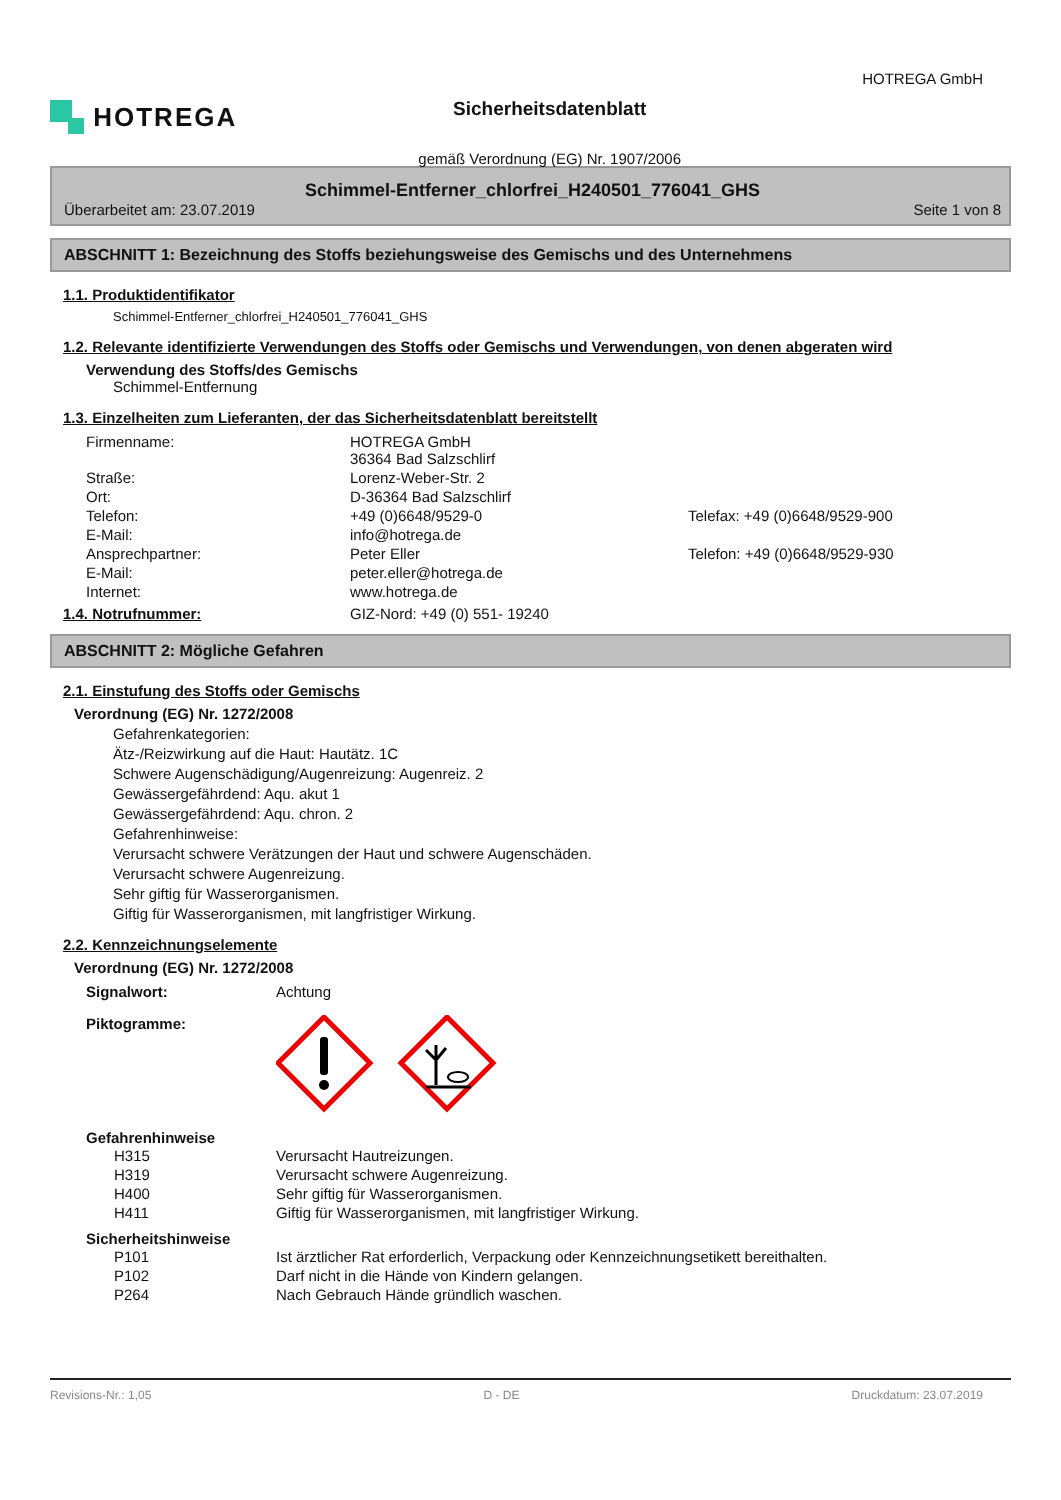HOTREGA
Sicherheitsdatenblatt
gemäß Verordnung (EG) Nr. 1907/2006
HOTREGA GmbH
Schimmel-Entferner_chlorfrei_H240501_776041_GHS
Überarbeitet am: 23.07.2019 Seite 1 von 8
ABSCHNITT 1: Bezeichnung des Stoffs beziehungsweise des Gemischs und des Unternehmens
1.1. Produktidentifikator
Schimmel-Entferner_chlorfrei_H240501_776041_GHS
1.2. Relevante identifizierte Verwendungen des Stoffs oder Gemischs und Verwendungen, von denen abgeraten wird
Verwendung des Stoffs/des Gemischs
Schimmel-Entfernung
1.3. Einzelheiten zum Lieferanten, der das Sicherheitsdatenblatt bereitstellt
| Firmenname: | HOTREGA GmbH 36364 Bad Salzschlirf | |
| Straße: | Lorenz-Weber-Str. 2 | |
| Ort: | D-36364 Bad Salzschlirf | |
| Telefon: | +49 (0)6648/9529-0 | Telefax: +49 (0)6648/9529-900 |
| E-Mail: | info@hotrega.de | |
| Ansprechpartner: | Peter Eller | Telefon: +49 (0)6648/9529-930 |
| E-Mail: | peter.eller@hotrega.de | |
| Internet: | www.hotrega.de | |
1.4. Notrufnummer: GIZ-Nord: +49 (0) 551- 19240
ABSCHNITT 2: Mögliche Gefahren
2.1. Einstufung des Stoffs oder Gemischs
Verordnung (EG) Nr. 1272/2008
Gefahrenkategorien:
Ätz-/Reizwirkung auf die Haut: Hautätz. 1C
Schwere Augenschädigung/Augenreizung: Augenreiz. 2
Gewässergefährdend: Aqu. akut 1
Gewässergefährdend: Aqu. chron. 2
Gefahrenhinweise:
Verursacht schwere Verätzungen der Haut und schwere Augenschäden.
Verursacht schwere Augenreizung.
Sehr giftig für Wasserorganismen.
Giftig für Wasserorganismen, mit langfristiger Wirkung.
2.2. Kennzeichnungselemente
Verordnung (EG) Nr. 1272/2008
| Signalwort: | Achtung |
| Piktogramme: | |
Gefahrenhinweise
| H315 | Verursacht Hautreizungen. |
| H319 | Verursacht schwere Augenreizung. |
| H400 | Sehr giftig für Wasserorganismen. |
| H411 | Giftig für Wasserorganismen, mit langfristiger Wirkung. |
Sicherheitshinweise
| P101 | Ist ärztlicher Rat erforderlich, Verpackung oder Kennzeichnungsetikett bereithalten. |
| P102 | Darf nicht in die Hände von Kindern gelangen. |
| P264 | Nach Gebrauch Hände gründlich waschen. |
Revisions-Nr.: 1,05 D - DE Druckdatum: 23.07.2019